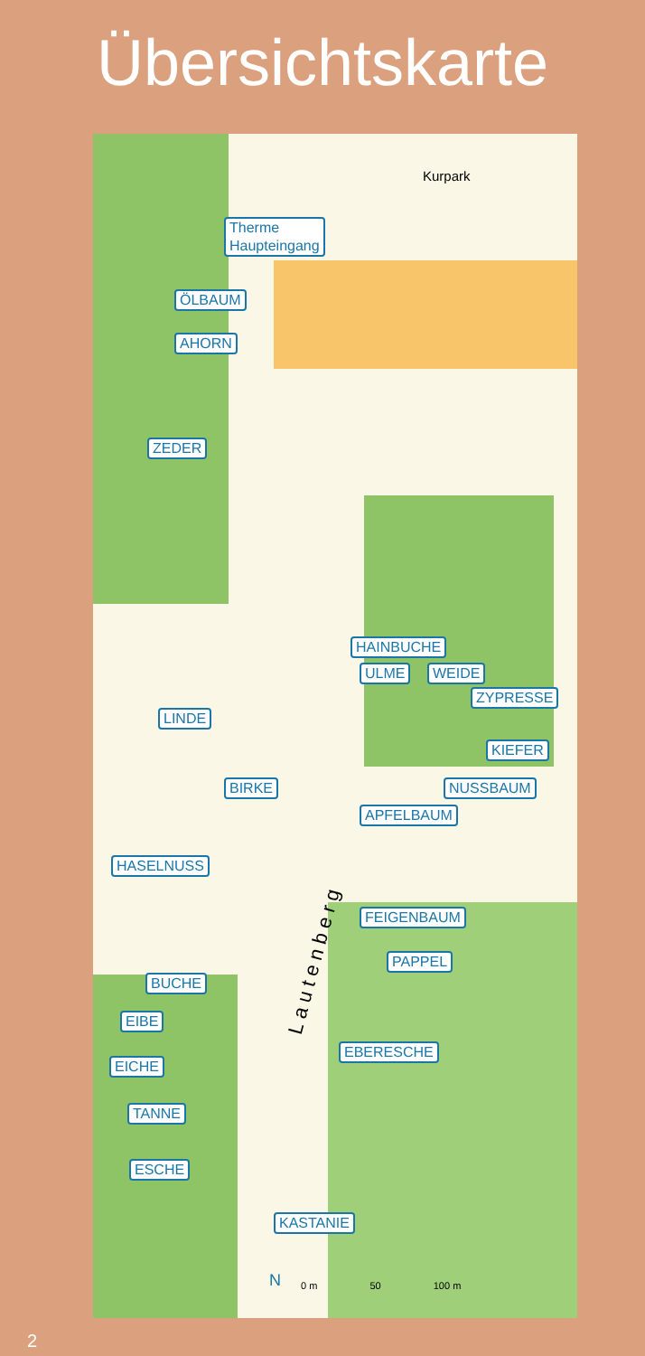Übersichtskarte
Therme
Haupteingang
ÖLBAUM
AHORN
ZEDER
HAINBUCHE
ULME WEIDE
ZYPRESSE
LINDE
KIEFER
BIRKE NUSSBAUM
APFELBAUM
HASELNUSS
FEIGENBAUM
PAPPEL
BUCHE
EIBE
EICHE
EBERESCHE
TANNE
ESCHE
KASTANIE
Kurpark
Lautenberg
N 0 m 50 100 m
2